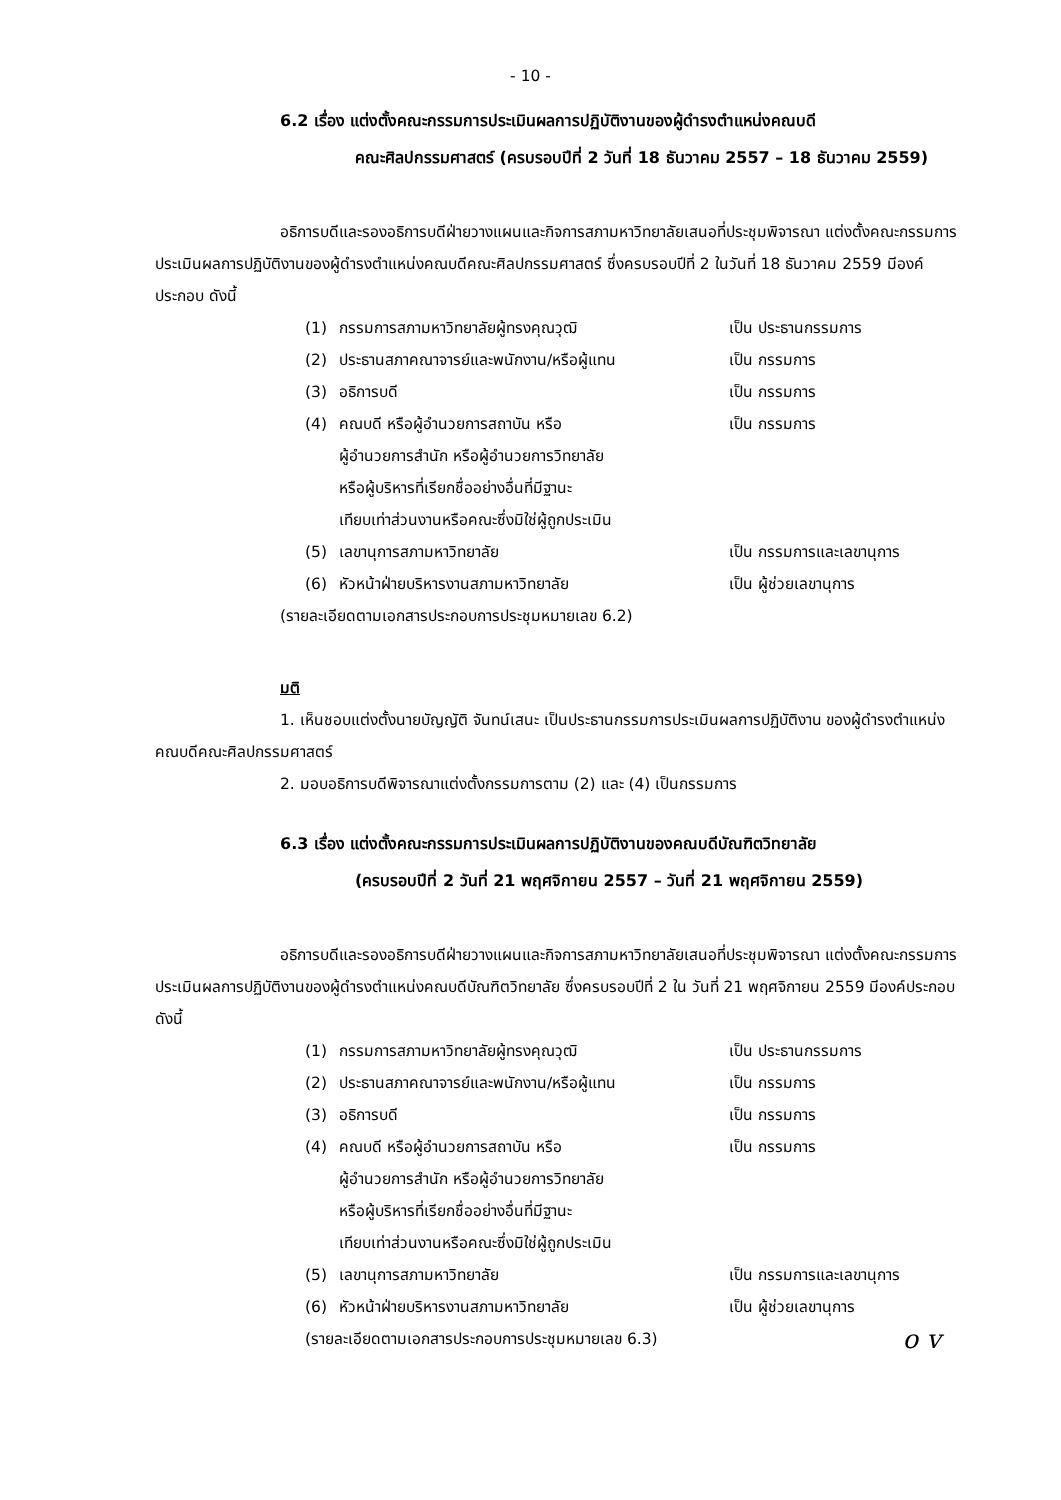- 10 -
6.2 เรื่อง แต่งตั้งคณะกรรมการประเมินผลการปฏิบัติงานของผู้ดำรงตำแหน่งคณบดี
คณะศิลปกรรมศาสตร์ (ครบรอบปีที่ 2 วันที่ 18 ธันวาคม 2557 – 18 ธันวาคม 2559)
อธิการบดีและรองอธิการบดีฝ่ายวางแผนและกิจการสภามหาวิทยาลัยเสนอที่ประชุมพิจารณา แต่งตั้งคณะกรรมการประเมินผลการปฏิบัติงานของผู้ดำรงตำแหน่งคณบดีคณะศิลปกรรมศาสตร์ ซึ่งครบรอบปีที่ 2 ในวันที่ 18 ธันวาคม 2559 มีองค์ประกอบ ดังนี้
| (1) | กรรมการสภามหาวิทยาลัยผู้ทรงคุณวุฒิ | เป็น ประธานกรรมการ |
| (2) | ประธานสภาคณาจารย์และพนักงาน/หรือผู้แทน | เป็น กรรมการ |
| (3) | อธิการบดี | เป็น กรรมการ |
| (4) | คณบดี หรือผู้อำนวยการสถาบัน หรือ ผู้อำนวยการสำนัก หรือผู้อำนวยการวิทยาลัย หรือผู้บริหารที่เรียกชื่ออย่างอื่นที่มีฐานะ เทียบเท่าส่วนงานหรือคณะซึ่งมิใช่ผู้ถูกประเมิน | เป็น กรรมการ |
| (5) | เลขานุการสภามหาวิทยาลัย | เป็น กรรมการและเลขานุการ |
| (6) | หัวหน้าฝ่ายบริหารงานสภามหาวิทยาลัย | เป็น ผู้ช่วยเลขานุการ |
(รายละเอียดตามเอกสารประกอบการประชุมหมายเลข 6.2)
มติ
1. เห็นชอบแต่งตั้งนายบัญญัติ จันทน์เสนะ เป็นประธานกรรมการประเมินผลการปฏิบัติงาน ของผู้ดำรงตำแหน่งคณบดีคณะศิลปกรรมศาสตร์
2. มอบอธิการบดีพิจารณาแต่งตั้งกรรมการตาม (2) และ (4) เป็นกรรมการ
6.3 เรื่อง แต่งตั้งคณะกรรมการประเมินผลการปฏิบัติงานของคณบดีบัณฑิตวิทยาลัย
(ครบรอบปีที่ 2 วันที่ 21 พฤศจิกายน 2557 – วันที่ 21 พฤศจิกายน 2559)
อธิการบดีและรองอธิการบดีฝ่ายวางแผนและกิจการสภามหาวิทยาลัยเสนอที่ประชุมพิจารณา แต่งตั้งคณะกรรมการประเมินผลการปฏิบัติงานของผู้ดำรงตำแหน่งคณบดีบัณฑิตวิทยาลัย ซึ่งครบรอบปีที่ 2 ใน วันที่ 21 พฤศจิกายน 2559 มีองค์ประกอบ ดังนี้
| (1) | กรรมการสภามหาวิทยาลัยผู้ทรงคุณวุฒิ | เป็น ประธานกรรมการ |
| (2) | ประธานสภาคณาจารย์และพนักงาน/หรือผู้แทน | เป็น กรรมการ |
| (3) | อธิการบดี | เป็น กรรมการ |
| (4) | คณบดี หรือผู้อำนวยการสถาบัน หรือ ผู้อำนวยการสำนัก หรือผู้อำนวยการวิทยาลัย หรือผู้บริหารที่เรียกชื่ออย่างอื่นที่มีฐานะ เทียบเท่าส่วนงานหรือคณะซึ่งมิใช่ผู้ถูกประเมิน | เป็น กรรมการ |
| (5) | เลขานุการสภามหาวิทยาลัย | เป็น กรรมการและเลขานุการ |
| (6) | หัวหน้าฝ่ายบริหารงานสภามหาวิทยาลัย | เป็น ผู้ช่วยเลขานุการ |
(รายละเอียดตามเอกสารประกอบการประชุมหมายเลข 6.3) o v